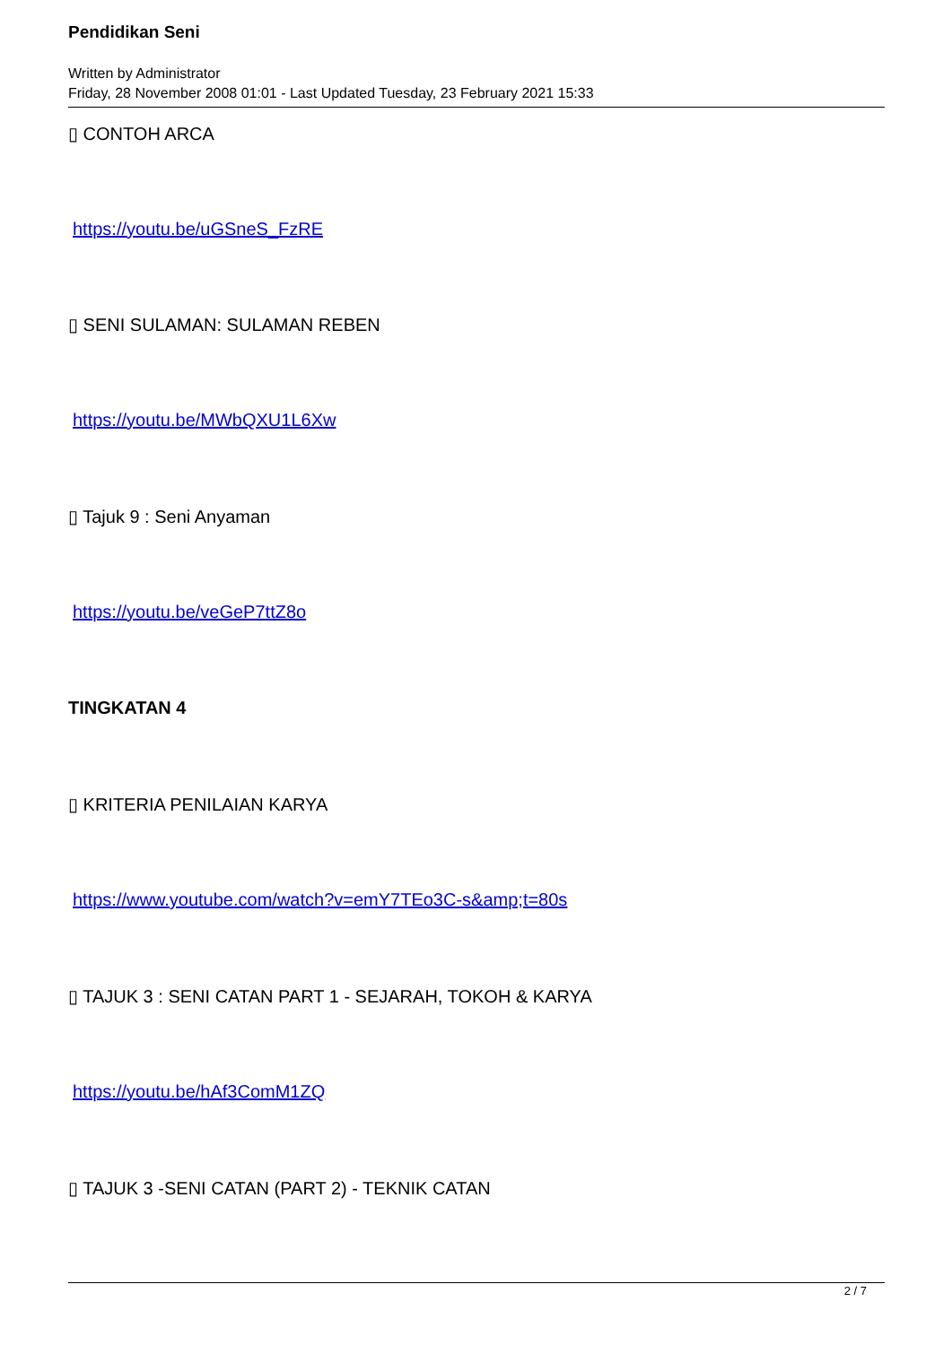Pendidikan Seni
Written by Administrator
Friday, 28 November 2008 01:01 - Last Updated Tuesday, 23 February 2021 15:33
▯ CONTOH ARCA
https://youtu.be/uGSneS_FzRE
▯ SENI SULAMAN: SULAMAN REBEN
https://youtu.be/MWbQXU1L6Xw
▯ Tajuk 9 : Seni Anyaman
https://youtu.be/veGeP7ttZ8o
TINGKATAN 4
▯ KRITERIA PENILAIAN KARYA
https://www.youtube.com/watch?v=emY7TEo3C-s&amp;t=80s
▯ TAJUK 3 : SENI CATAN PART 1 - SEJARAH, TOKOH & KARYA
https://youtu.be/hAf3ComM1ZQ
▯ TAJUK 3 -SENI CATAN (PART 2) - TEKNIK CATAN
2 / 7